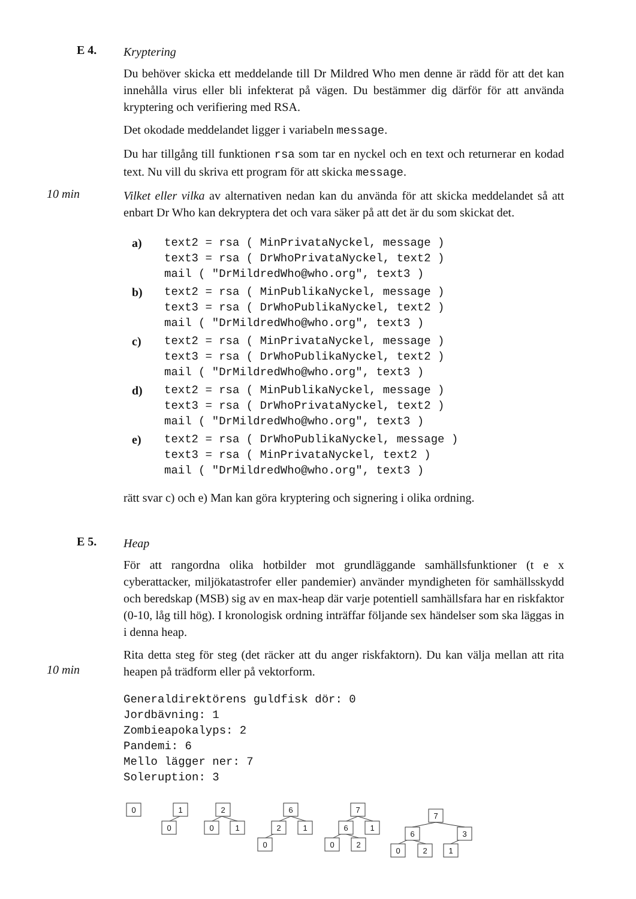E 4.
Kryptering
Du behöver skicka ett meddelande till Dr Mildred Who men denne är rädd för att det kan innehålla virus eller bli infekterat på vägen. Du bestämmer dig därför för att använda kryptering och verifiering med RSA.
Det okodade meddelandet ligger i variabeln message.
Du har tillgång till funktionen rsa som tar en nyckel och en text och returnerar en kodad text. Nu vill du skriva ett program för att skicka message.
10 min
Vilket eller vilka av alternativen nedan kan du använda för att skicka meddelandet så att enbart Dr Who kan dekryptera det och vara säker på att det är du som skickat det.
a) text2 = rsa ( MinPrivataNyckel, message ) text3 = rsa ( DrWhoPrivataNyckel, text2 ) mail ( "DrMildredWho@who.org", text3 )
b) text2 = rsa ( MinPublikaNyckel, message ) text3 = rsa ( DrWhoPublikaNyckel, text2 ) mail ( "DrMildredWho@who.org", text3 )
c) text2 = rsa ( MinPrivataNyckel, message ) text3 = rsa ( DrWhoPublikaNyckel, text2 ) mail ( "DrMildredWho@who.org", text3 )
d) text2 = rsa ( MinPublikaNyckel, message ) text3 = rsa ( DrWhoPrivataNyckel, text2 ) mail ( "DrMildredWho@who.org", text3 )
e) text2 = rsa ( DrWhoPublikaNyckel, message ) text3 = rsa ( MinPrivataNyckel, text2 ) mail ( "DrMildredWho@who.org", text3 )
rätt svar c) och e) Man kan göra kryptering och signering i olika ordning.
E 5.
Heap
För att rangordna olika hotbilder mot grundläggande samhällsfunktioner (t e x cyberattacker, miljökatastrofer eller pandemier) använder myndigheten för samhällsskydd och beredskap (MSB) sig av en max-heap där varje potentiell samhällsfara har en riskfaktor (0-10, låg till hög). I kronologisk ordning inträffar följande sex händelser som ska läggas in i denna heap.
10 min
Rita detta steg för steg (det räcker att du anger riskfaktorn). Du kan välja mellan att rita heapen på trädform eller på vektorform.
Generaldirektörens guldfisk dör: 0 Jordbävning: 1 Zombieapokalyps: 2 Pandemi: 6 Mello lägger ner: 7 Soleruption: 3
0
1
0
2
0
1
6
2
1
0
7
6
1
0
2
7
6
3
0
2
1